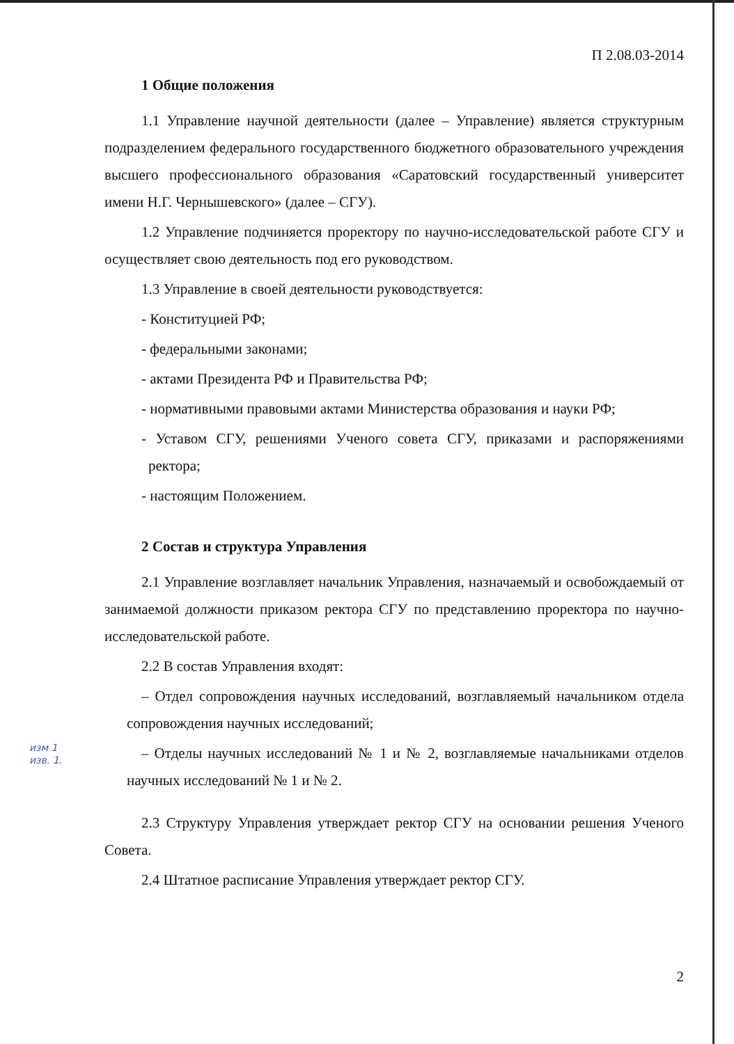П 2.08.03-2014
1 Общие положения
1.1 Управление научной деятельности (далее – Управление) является структурным подразделением федерального государственного бюджетного образовательного учреждения высшего профессионального образования «Саратовский государственный университет имени Н.Г. Чернышевского» (далее – СГУ).
1.2 Управление подчиняется проректору по научно-исследовательской работе СГУ и осуществляет свою деятельность под его руководством.
1.3 Управление в своей деятельности руководствуется:
- Конституцией РФ;
- федеральными законами;
- актами Президента РФ и Правительства РФ;
- нормативными правовыми актами Министерства образования и науки РФ;
- Уставом СГУ, решениями Ученого совета СГУ, приказами и распоряжениями ректора;
- настоящим Положением.
2 Состав и структура Управления
2.1 Управление возглавляет начальник Управления, назначаемый и освобождаемый от занимаемой должности приказом ректора СГУ по представлению проректора по научно-исследовательской работе.
2.2 В состав Управления входят:
– Отдел сопровождения научных исследований, возглавляемый начальником отдела сопровождения научных исследований;
– Отделы научных исследований № 1 и № 2, возглавляемые начальниками отделов научных исследований № 1 и № 2.
изм 1
изв. 1.
2.3 Структуру Управления утверждает ректор СГУ на основании решения Ученого Совета.
2.4 Штатное расписание Управления утверждает ректор СГУ.
2